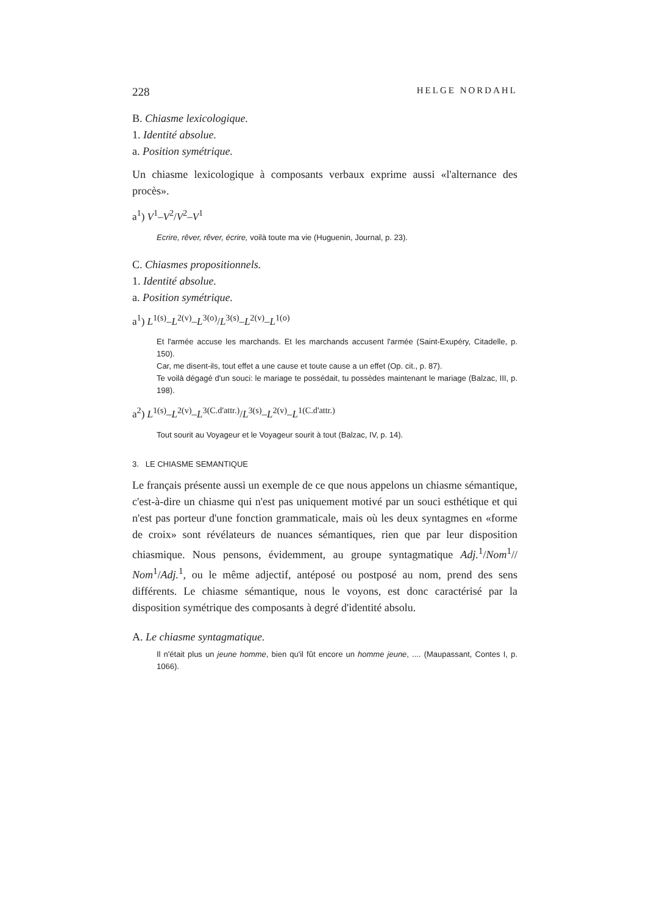228 HELGE NORDAHL
B. Chiasme lexicologique.
1. Identité absolue.
a. Position symétrique.
Un chiasme lexicologique à composants verbaux exprime aussi «l'alternance des procès».
a<sup>1</sup>) V<sup>1</sup>–V<sup>2</sup>/V<sup>2</sup>–V<sup>1</sup>
Ecrire, rêver, rêver, écrire, voilà toute ma vie (Huguenin, Journal, p. 23).
C. Chiasmes propositionnels.
1. Identité absolue.
a. Position symétrique.
a<sup>1</sup>) L<sup>1(s)</sup>–L<sup>2(v)</sup>–L<sup>3(o)</sup>/L<sup>3(s)</sup>–L<sup>2(v)</sup>–L<sup>1(o)</sup>
Et l'armée accuse les marchands. Et les marchands accusent l'armée (Saint-Exupéry, Citadelle, p. 150).
Car, me disent-ils, tout effet a une cause et toute cause a un effet (Op. cit., p. 87).
Te voilà dégagé d'un souci: le mariage te possédait, tu possèdes maintenant le mariage (Balzac, III, p. 198).
a<sup>2</sup>) L<sup>1(s)</sup>–L<sup>2(v)</sup>–L<sup>3(C.d'attr.)</sup>/L<sup>3(s)</sup>–L<sup>2(v)</sup>–L<sup>1(C.d'attr.)</sup>
Tout sourit au Voyageur et le Voyageur sourit à tout (Balzac, IV, p. 14).
3. LE CHIASME SEMANTIQUE
Le français présente aussi un exemple de ce que nous appelons un chiasme sémantique, c'est-à-dire un chiasme qui n'est pas uniquement motivé par un souci esthétique et qui n'est pas porteur d'une fonction grammaticale, mais où les deux syntagmes en «forme de croix» sont révélateurs de nuances sémantiques, rien que par leur disposition chiasmique. Nous pensons, évidemment, au groupe syntagmatique Adj.<sup>1</sup>/Nom<sup>1</sup>// Nom<sup>1</sup>/Adj.<sup>1</sup>, ou le même adjectif, antéposé ou postposé au nom, prend des sens différents. Le chiasme sémantique, nous le voyons, est donc caractérisé par la disposition symétrique des composants à degré d'identité absolu.
A. Le chiasme syntagmatique.
Il n'était plus un jeune homme, bien qu'il fût encore un homme jeune, .... (Maupassant, Contes I, p. 1066).